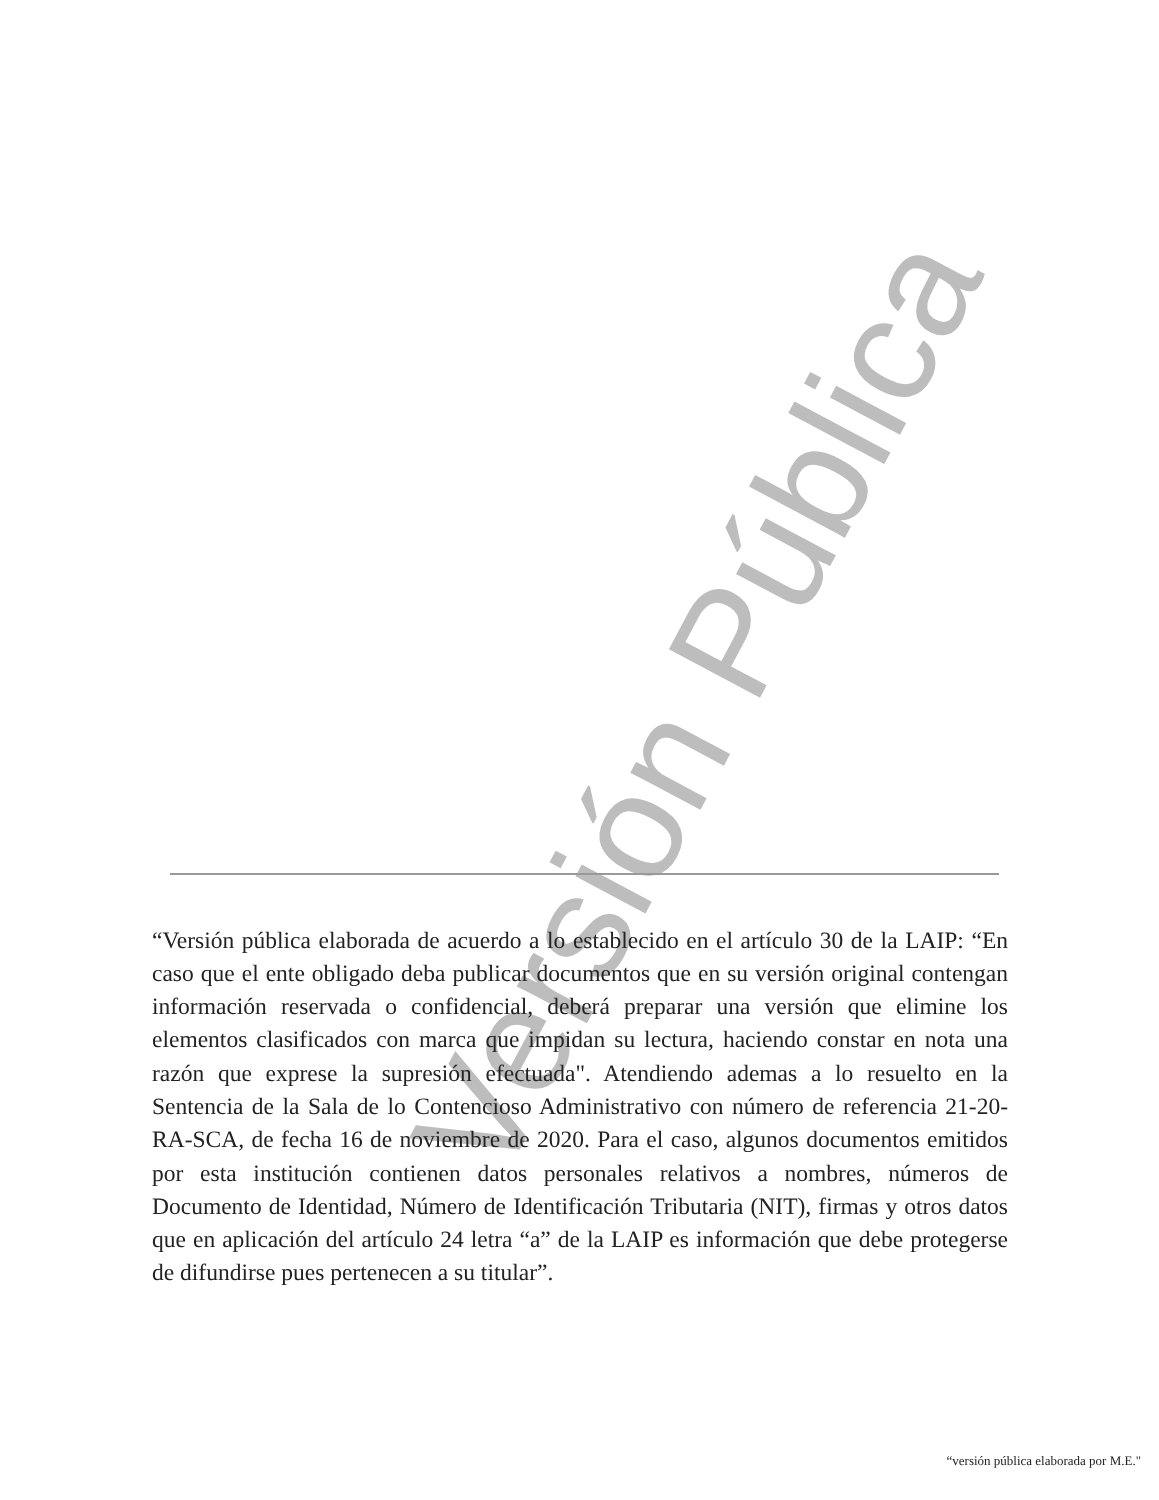Versión Pública
“Versión pública elaborada de acuerdo a lo establecido en el artículo 30 de la LAIP: “En caso que el ente obligado deba publicar documentos que en su versión original contengan información reservada o confidencial, deberá preparar una versión que elimine los elementos clasificados con marca que impidan su lectura, haciendo constar en nota una razón que exprese la supresión efectuada". Atendiendo ademas a lo resuelto en la Sentencia de la Sala de lo Contencioso Administrativo con número de referencia 21-20-RA-SCA, de fecha 16 de noviembre de 2020. Para el caso, algunos documentos emitidos por esta institución contienen datos personales relativos a nombres, números de Documento de Identidad, Número de Identificación Tributaria (NIT), firmas y otros datos que en aplicación del artículo 24 letra “a” de la LAIP es información que debe protegerse de difundirse pues pertenecen a su titular”.
“versión pública elaborada por M.E."